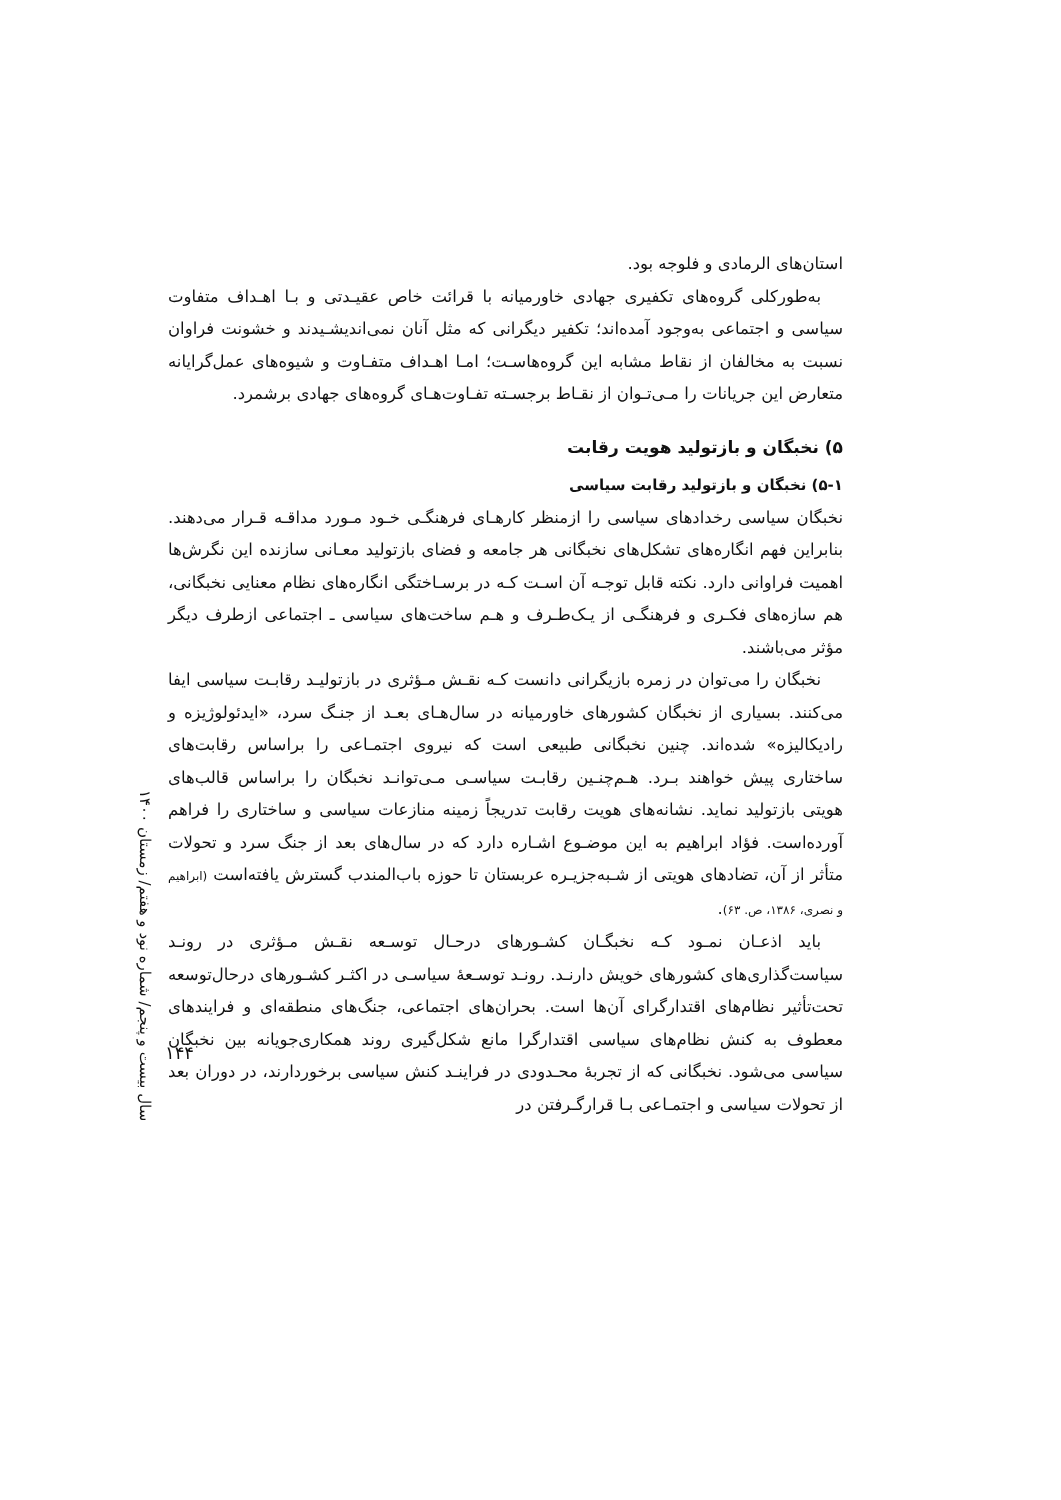استان‌های الرمادی و فلوجه بود.
به‌طورکلی گروه‌های تکفیری جهادی خاورمیانه با قرائت خاص عقیـدتی و بـا اهـداف متفاوت سیاسی و اجتماعی به‌وجود آمده‌اند؛ تکفیر دیگرانی که مثل آنان نمی‌اندیشـیدند و خشونت فراوان نسبت به مخالفان از نقاط مشابه این گروه‌هاسـت؛ امـا اهـداف متفـاوت و شیوه‌های عمل‌گرایانه متعارض این جریانات را مـی‌تـوان از نقـاط برجسـته تفـاوت‌هـای گروه‌های جهادی برشمرد.
۵) نخبگان و بازتولید هویت رقابت
۵-۱) نخبگان و بازتولید رقابت سیاسی
نخبگان سیاسی رخدادهای سیاسی را ازمنظر کارهـای فرهنگـی خـود مـورد مداقـه قـرار می‌دهند. بنابراین فهم انگاره‌های تشکل‌های نخبگانی هر جامعه و فضای بازتولید معـانی سازنده این نگرش‌ها اهمیت فراوانی دارد. نکته قابل توجـه آن اسـت کـه در برسـاختگی انگاره‌های نظام معنایی نخبگانی، هم سازه‌های فکـری و فرهنگـی از یـک‌طـرف و هـم ساخت‌های سیاسی ـ اجتماعی ازطرف دیگر مؤثر می‌باشند.
نخبگان را می‌توان در زمره بازیگرانی دانست کـه نقـش مـؤثری در بازتولیـد رقابـت سیاسی ایفا می‌کنند. بسیاری از نخبگان کشورهای خاورمیانه در سال‌هـای بعـد از جنـگ سرد، «ایدئولوژیزه و رادیکالیزه» شده‌اند. چنین نخبگانی طبیعی است که نیروی اجتمـاعی را براساس رقابت‌های ساختاری پیش خواهند بـرد. هـم‌چنـین رقابـت سیاسـی مـی‌توانـد نخبگان را براساس قالب‌های هویتی بازتولید نماید. نشانه‌های هویت رقابت تدریجاً زمینه منازعات سیاسی و ساختاری را فراهم آورده‌است. فؤاد ابراهیم به این موضـوع اشـاره دارد که در سال‌های بعد از جنگ سرد و تحولات متأثر از آن، تضادهای هویتی از شـبه‌جزیـره عربستان تا حوزه باب‌المندب گسترش یافته‌است (ابراهیم و نصری، ۱۳۸۶، ص. ۶۳).
باید اذعـان نمـود کـه نخبگـان کشـورهای درحـال توسـعه نقـش مـؤثری در رونـد سیاست‌گذاری‌های کشورهای خویش دارنـد. رونـد توسـعهٔ سیاسـی در اکثـر کشـورهای درحال‌توسعه تحت‌تأثیر نظام‌های اقتدارگرای آن‌ها است. بحران‌های اجتماعی، جنگ‌های منطقه‌ای و فرایندهای معطوف به کنش نظام‌های سیاسی اقتدارگرا مانع شکل‌گیری روند همکاری‌جویانه بین نخبگان سیاسی می‌شود. نخبگانی که از تجربهٔ محـدودی در فراینـد کنش سیاسی برخوردارند، در دوران بعد از تحولات سیاسی و اجتمـاعی بـا قرارگـرفتن در
سال بیست و پنجم/ شماره نود و هفتم/ زمستان ۱۴۰۰
۱۴۴